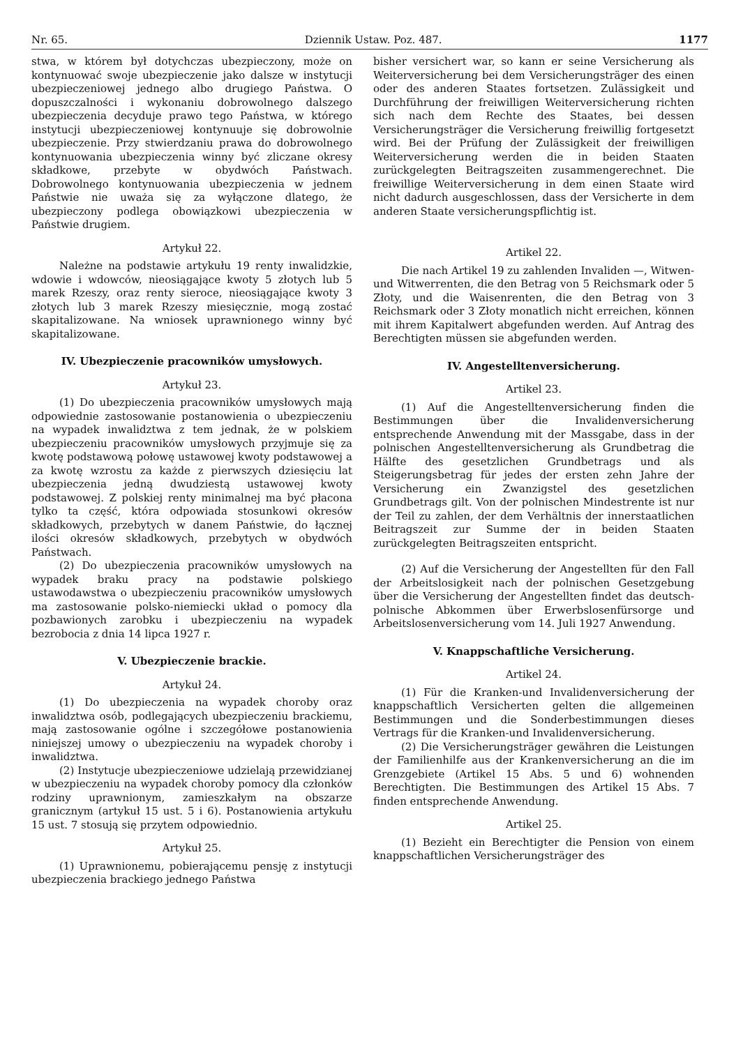Nr. 65. Dziennik Ustaw. Poz. 487. 1177
stwa, w którem był dotychczas ubezpieczony, może on kontynuować swoje ubezpieczenie jako dalsze w instytucji ubezpieczeniowej jednego albo drugiego Państwa. O dopuszczalności i wykonaniu dobrowolnego dalszego ubezpieczenia decyduje prawo tego Państwa, w którego instytucji ubezpieczeniowej kontynuuje się dobrowolnie ubezpieczenie. Przy stwierdzaniu prawa do dobrowolnego kontynuowania ubezpieczenia winny być zliczane okresy składkowe, przebyte w obydwóch Państwach. Dobrowolnego kontynuowania ubezpieczenia w jednem Państwie nie uważa się za wyłączone dlatego, że ubezpieczony podlega obowiązkowi ubezpieczenia w Państwie drugiem.
Artykuł 22.
Należne na podstawie artykułu 19 renty inwalidzkie, wdowie i wdowców, nieosiągające kwoty 5 złotych lub 5 marek Rzeszy, oraz renty sieroce, nieosiągające kwoty 3 złotych lub 3 marek Rzeszy miesięcznie, mogą zostać skapitalizowane. Na wniosek uprawnionego winny być skapitalizowane.
IV. Ubezpieczenie pracowników umysłowych.
Artykuł 23.
(1) Do ubezpieczenia pracowników umysłowych mają odpowiednie zastosowanie postanowienia o ubezpieczeniu na wypadek inwalidztwa z tem jednak, że w polskiem ubezpieczeniu pracowników umysłowych przyjmuje się za kwotę podstawową połowę ustawowej kwoty podstawowej a za kwotę wzrostu za każde z pierwszych dziesięciu lat ubezpieczenia jedną dwudziestą ustawowej kwoty podstawowej. Z polskiej renty minimalnej ma być płacona tylko ta część, która odpowiada stosunkowi okresów składkowych, przebytych w danem Państwie, do łącznej ilości okresów składkowych, przebytych w obydwóch Państwach.
(2) Do ubezpieczenia pracowników umysłowych na wypadek braku pracy na podstawie polskiego ustawodawstwa o ubezpieczeniu pracowników umysłowych ma zastosowanie polsko-niemiecki układ o pomocy dla pozbawionych zarobku i ubezpieczeniu na wypadek bezrobocia z dnia 14 lipca 1927 r.
V. Ubezpieczenie brackie.
Artykuł 24.
(1) Do ubezpieczenia na wypadek choroby oraz inwalidztwa osób, podlegających ubezpieczeniu brackiemu, mają zastosowanie ogólne i szczegółowe postanowienia niniejszej umowy o ubezpieczeniu na wypadek choroby i inwalidztwa.
(2) Instytucje ubezpieczeniowe udzielają przewidzianej w ubezpieczeniu na wypadek choroby pomocy dla członków rodziny uprawnionym, zamieszkałym na obszarze granicznym (artykuł 15 ust. 5 i 6). Postanowienia artykułu 15 ust. 7 stosują się przytem odpowiednio.
Artykuł 25.
(1) Uprawnionemu, pobierającemu pensję z instytucji ubezpieczenia brackiego jednego Państwa
bisher versichert war, so kann er seine Versicherung als Weiterversicherung bei dem Versicherungsträger des einen oder des anderen Staates fortsetzen. Zulässigkeit und Durchführung der freiwilligen Weiterversicherung richten sich nach dem Rechte des Staates, bei dessen Versicherungsträger die Versicherung freiwillig fortgesetzt wird. Bei der Prüfung der Zulässigkeit der freiwilligen Weiterversicherung werden die in beiden Staaten zurückgelegten Beitragszeiten zusammengerechnet. Die freiwillige Weiterversicherung in dem einen Staate wird nicht dadurch ausgeschlossen, dass der Versicherte in dem anderen Staate versicherungspflichtig ist.
Artikel 22.
Die nach Artikel 19 zu zahlenden Invaliden —, Witwen-und Witwerrenten, die den Betrag von 5 Reichsmark oder 5 Złoty, und die Waisenrenten, die den Betrag von 3 Reichsmark oder 3 Złoty monatlich nicht erreichen, können mit ihrem Kapitalwert abgefunden werden. Auf Antrag des Berechtigten müssen sie abgefunden werden.
IV. Angestelltenversicherung.
Artikel 23.
(1) Auf die Angestelltenversicherung finden die Bestimmungen über die Invalidenversicherung entsprechende Anwendung mit der Massgabe, dass in der polnischen Angestelltenversicherung als Grundbetrag die Hälfte des gesetzlichen Grundbetrags und als Steigerungsbetrag für jedes der ersten zehn Jahre der Versicherung ein Zwanzigstel des gesetzlichen Grundbetrags gilt. Von der polnischen Mindestrente ist nur der Teil zu zahlen, der dem Verhältnis der innerstaatlichen Beitragszeit zur Summe der in beiden Staaten zurückgelegten Beitragszeiten entspricht.
(2) Auf die Versicherung der Angestellten für den Fall der Arbeitslosigkeit nach der polnischen Gesetzgebung über die Versicherung der Angestellten findet das deutsch-polnische Abkommen über Erwerbslosenfürsorge und Arbeitslosenversicherung vom 14. Juli 1927 Anwendung.
V. Knappschaftliche Versicherung.
Artikel 24.
(1) Für die Kranken-und Invalidenversicherung der knappschaftlich Versicherten gelten die allgemeinen Bestimmungen und die Sonderbestimmungen dieses Vertrags für die Kranken-und Invalidenversicherung.
(2) Die Versicherungsträger gewähren die Leistungen der Familienhilfe aus der Krankenversicherung an die im Grenzgebiete (Artikel 15 Abs. 5 und 6) wohnenden Berechtigten. Die Bestimmungen des Artikel 15 Abs. 7 finden entsprechende Anwendung.
Artikel 25.
(1) Bezieht ein Berechtigter die Pension von einem knappschaftlichen Versicherungsträger des